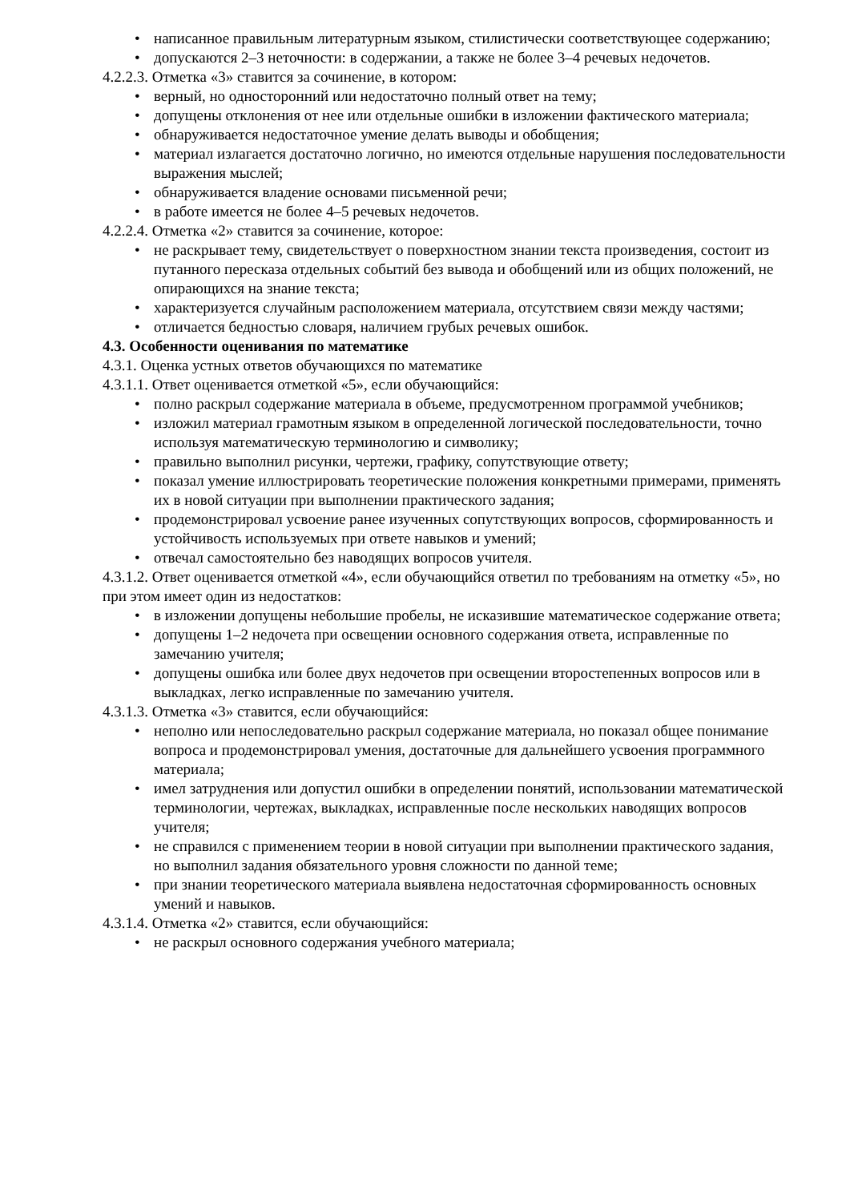• написанное правильным литературным языком, стилистически соответствующее содержанию;
• допускаются 2–3 неточности: в содержании, а также не более 3–4 речевых недочетов.
4.2.2.3. Отметка «3» ставится за сочинение, в котором:
• верный, но односторонний или недостаточно полный ответ на тему;
• допущены отклонения от нее или отдельные ошибки в изложении фактического материала;
• обнаруживается недостаточное умение делать выводы и обобщения;
• материал излагается достаточно логично, но имеются отдельные нарушения последовательности выражения мыслей;
• обнаруживается владение основами письменной речи;
• в работе имеется не более 4–5 речевых недочетов.
4.2.2.4. Отметка «2» ставится за сочинение, которое:
• не раскрывает тему, свидетельствует о поверхностном знании текста произведения, состоит из путанного пересказа отдельных событий без вывода и обобщений или из общих положений, не опирающихся на знание текста;
• характеризуется случайным расположением материала, отсутствием связи между частями;
• отличается бедностью словаря, наличием грубых речевых ошибок.
4.3. Особенности оценивания по математике
4.3.1. Оценка устных ответов обучающихся по математике
4.3.1.1. Ответ оценивается отметкой «5», если обучающийся:
• полно раскрыл содержание материала в объеме, предусмотренном программой учебников;
• изложил материал грамотным языком в определенной логической последовательности, точно используя математическую терминологию и символику;
• правильно выполнил рисунки, чертежи, графику, сопутствующие ответу;
• показал умение иллюстрировать теоретические положения конкретными примерами, применять их в новой ситуации при выполнении практического задания;
• продемонстрировал усвоение ранее изученных сопутствующих вопросов, сформированность и устойчивость используемых при ответе навыков и умений;
• отвечал самостоятельно без наводящих вопросов учителя.
4.3.1.2. Ответ оценивается отметкой «4», если обучающийся ответил по требованиям на отметку «5», но при этом имеет один из недостатков:
• в изложении допущены небольшие пробелы, не исказившие математическое содержание ответа;
• допущены 1–2 недочета при освещении основного содержания ответа, исправленные по замечанию учителя;
• допущены ошибка или более двух недочетов при освещении второстепенных вопросов или в выкладках, легко исправленные по замечанию учителя.
4.3.1.3. Отметка «3» ставится, если обучающийся:
• неполно или непоследовательно раскрыл содержание материала, но показал общее понимание вопроса и продемонстрировал умения, достаточные для дальнейшего усвоения программного материала;
• имел затруднения или допустил ошибки в определении понятий, использовании математической терминологии, чертежах, выкладках, исправленные после нескольких наводящих вопросов учителя;
• не справился с применением теории в новой ситуации при выполнении практического задания, но выполнил задания обязательного уровня сложности по данной теме;
• при знании теоретического материала выявлена недостаточная сформированность основных умений и навыков.
4.3.1.4. Отметка «2» ставится, если обучающийся:
• не раскрыл основного содержания учебного материала;